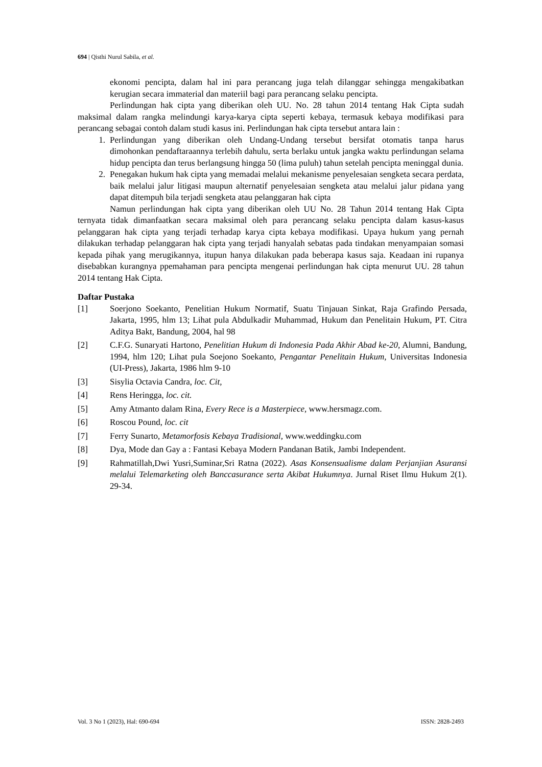694 | Qisthi Nurul Sabila, et al.
ekonomi pencipta, dalam hal ini para perancang juga telah dilanggar sehingga mengakibatkan kerugian secara immaterial dan materiil bagi para perancang selaku pencipta.
Perlindungan hak cipta yang diberikan oleh UU. No. 28 tahun 2014 tentang Hak Cipta sudah maksimal dalam rangka melindungi karya-karya cipta seperti kebaya, termasuk kebaya modifikasi para perancang sebagai contoh dalam studi kasus ini. Perlindungan hak cipta tersebut antara lain :
1. Perlindungan yang diberikan oleh Undang-Undang tersebut bersifat otomatis tanpa harus dimohonkan pendaftaraannya terlebih dahulu, serta berlaku untuk jangka waktu perlindungan selama hidup pencipta dan terus berlangsung hingga 50 (lima puluh) tahun setelah pencipta meninggal dunia.
2. Penegakan hukum hak cipta yang memadai melalui mekanisme penyelesaian sengketa secara perdata, baik melalui jalur litigasi maupun alternatif penyelesaian sengketa atau melalui jalur pidana yang dapat ditempuh bila terjadi sengketa atau pelanggaran hak cipta
Namun perlindungan hak cipta yang diberikan oleh UU No. 28 Tahun 2014 tentang Hak Cipta ternyata tidak dimanfaatkan secara maksimal oleh para perancang selaku pencipta dalam kasus-kasus pelanggaran hak cipta yang terjadi terhadap karya cipta kebaya modifikasi. Upaya hukum yang pernah dilakukan terhadap pelanggaran hak cipta yang terjadi hanyalah sebatas pada tindakan menyampaian somasi kepada pihak yang merugikannya, itupun hanya dilakukan pada beberapa kasus saja. Keadaan ini rupanya disebabkan kurangnya ppemahaman para pencipta mengenai perlindungan hak cipta menurut UU. 28 tahun 2014 tentang Hak Cipta.
Daftar Pustaka
[1] Soerjono Soekanto, Penelitian Hukum Normatif, Suatu Tinjauan Sinkat, Raja Grafindo Persada, Jakarta, 1995, hlm 13; Lihat pula Abdulkadir Muhammad, Hukum dan Penelitain Hukum, PT. Citra Aditya Bakt, Bandung, 2004, hal 98
[2] C.F.G. Sunaryati Hartono, Penelitian Hukum di Indonesia Pada Akhir Abad ke-20, Alumni, Bandung, 1994, hlm 120; Lihat pula Soejono Soekanto, Pengantar Penelitain Hukum, Universitas Indonesia (UI-Press), Jakarta, 1986 hlm 9-10
[3] Sisylia Octavia Candra, loc. Cit,
[4] Rens Heringga, loc. cit.
[5] Amy Atmanto dalam Rina, Every Rece is a Masterpiece, www.hersmagz.com.
[6] Roscou Pound, loc. cit
[7] Ferry Sunarto, Metamorfosis Kebaya Tradisional, www.weddingku.com
[8] Dya, Mode dan Gay a : Fantasi Kebaya Modern Pandanan Batik, Jambi Independent.
[9] Rahmatillah,Dwi Yusri,Suminar,Sri Ratna (2022). Asas Konsensualisme dalam Perjanjian Asuransi melalui Telemarketing oleh Banccasurance serta Akibat Hukumnya. Jurnal Riset Ilmu Hukum 2(1). 29-34.
Vol. 3 No 1 (2023), Hal: 690-694 ISSN: 2828-2493